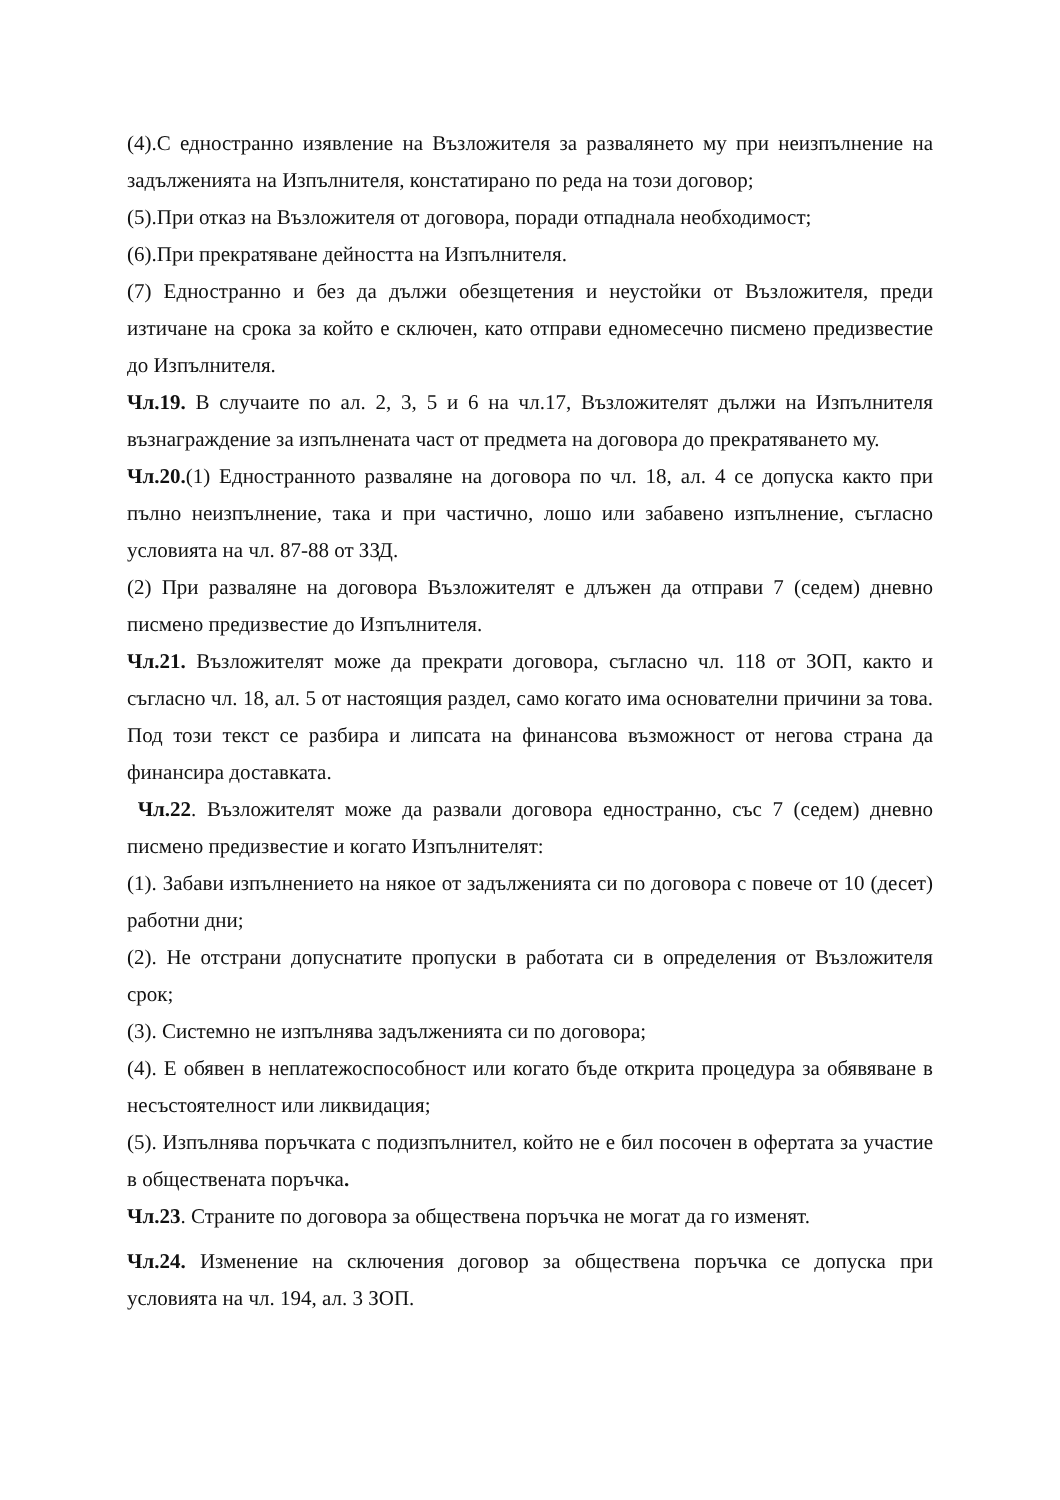(4).С едностранно изявление на Възложителя за развалянето му при неизпълнение на задълженията на Изпълнителя, констатирано по реда на този договор;
(5).При отказ на Възложителя от договора, поради отпаднала необходимост;
(6).При прекратяване дейността на Изпълнителя.
(7) Едностранно и без да дължи обезщетения и неустойки от Възложителя, преди изтичане на срока за който е сключен, като отправи едномесечно писмено предизвестие до Изпълнителя.
Чл.19. В случаите по ал. 2, 3, 5 и 6 на чл.17, Възложителят дължи на Изпълнителя възнаграждение за изпълнената част от предмета на договора до прекратяването му.
Чл.20.(1) Едностранното разваляне на договора по чл. 18, ал. 4 се допуска както при пълно неизпълнение, така и при частично, лошо или забавено изпълнение, съгласно условията на чл. 87-88 от ЗЗД.
(2) При разваляне на договора Възложителят е длъжен да отправи 7 (седем) дневно писмено предизвестие до Изпълнителя.
Чл.21. Възложителят може да прекрати договора, съгласно чл. 118 от ЗОП, както и съгласно чл. 18, ал. 5 от настоящия раздел, само когато има основателни причини за това. Под този текст се разбира и липсата на финансова възможност от негова страна да финансира доставката.
Чл.22. Възложителят може да развали договора едностранно, със 7 (седем) дневно писмено предизвестие и когато Изпълнителят:
(1). Забави изпълнението на някое от задълженията си по договора с повече от 10 (десет) работни дни;
(2). Не отстрани допуснатите пропуски в работата си в определения от Възложителя срок;
(3). Системно не изпълнява задълженията си по договора;
(4). Е обявен в неплатежоспособност или когато бъде открита процедура за обявяване в несъстоятелност или ликвидация;
(5). Изпълнява поръчката с подизпълнител, който не е бил посочен в офертата за участие в обществената поръчка.
Чл.23. Страните по договора за обществена поръчка не могат да го изменят.
Чл.24. Изменение на сключения договор за обществена поръчка се допуска при условията на чл. 194, ал. 3 ЗОП.